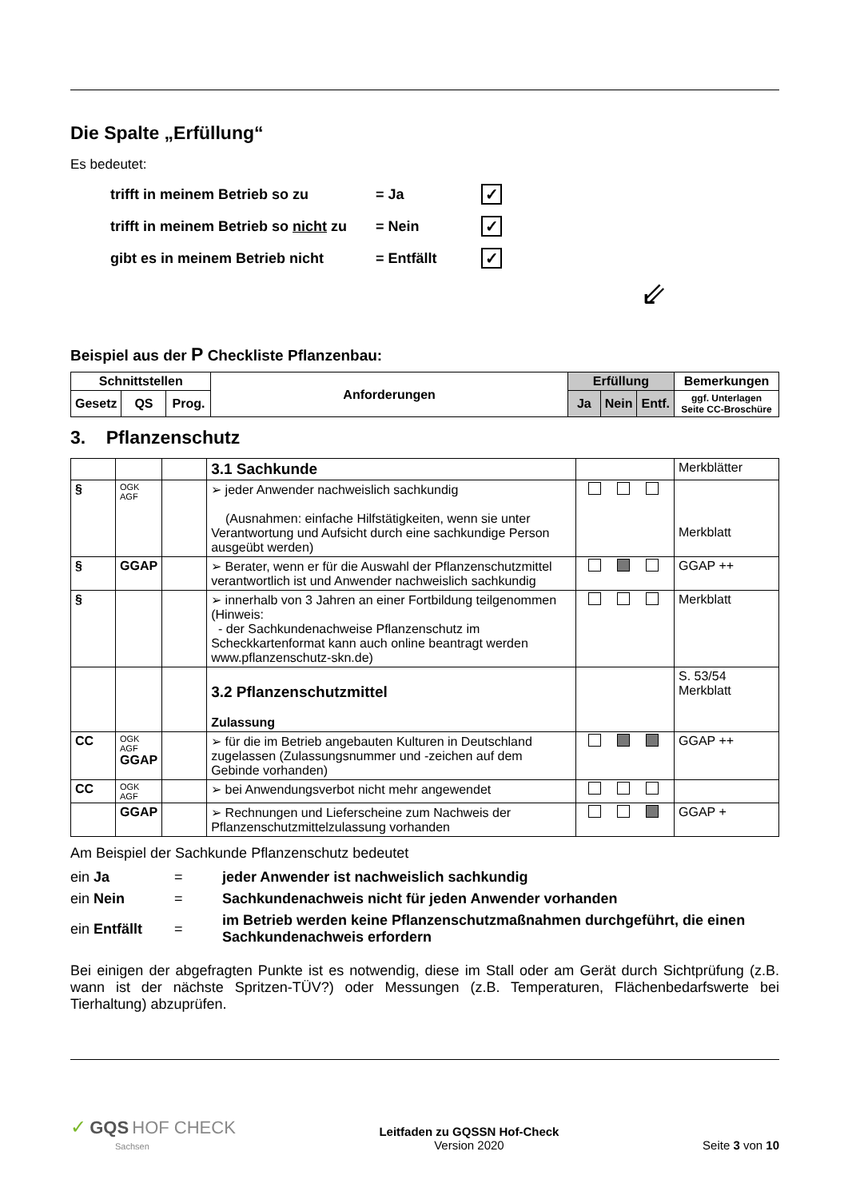Die Spalte „Erfüllung“
Es bedeutet:
| trifft in meinem Betrieb so zu | = Ja | ✓ |
| trifft in meinem Betrieb so nicht zu | = Nein | ✓ |
| gibt es in meinem Betrieb nicht | = Entfällt | ✓ |
⇙
Beispiel aus der P Checkliste Pflanzenbau:
| Schnittstellen | | | Anforderungen | Erfüllung | | | Bemerkungen |
| --- | --- | --- | --- | --- | --- | --- | --- |
| Gesetz | QS | Prog. | | Ja | Nein | Entf. | ggf. Unterlagen Seite CC-Broschüre |
3. Pflanzenschutz
| | | | 3.1 Sachkunde | | Merkblätter |
| § | OGK AGF | | ➢ jeder Anwender nachweislich sachkundig (Ausnahmen: einfache Hilfstätigkeiten, wenn sie unter Verantwortung und Aufsicht durch eine sachkundige Person ausgeübt werden) | | Merkblatt |
| § | GGAP | | ➢ Berater, wenn er für die Auswahl der Pflanzenschutzmittel verantwortlich ist und Anwender nachweislich sachkundig | | GGAP ++ |
| § | | | ➢ innerhalb von 3 Jahren an einer Fortbildung teilgenommen (Hinweis: - der Sachkundenachweise Pflanzenschutz im Scheckkartenformat kann auch online beantragt werden www.pflanzenschutz-skn.de) | | Merkblatt |
| | | | 3.2 Pflanzenschutzmittel Zulassung | | S. 53/54 Merkblatt |
| CC | OGK AGF GGAP | | ➢ für die im Betrieb angebauten Kulturen in Deutschland zugelassen (Zulassungsnummer und -zeichen auf dem Gebinde vorhanden) | | GGAP ++ |
| CC | OGK AGF | | ➢ bei Anwendungsverbot nicht mehr angewendet | | |
| | GGAP | | ➢ Rechnungen und Lieferscheine zum Nachweis der Pflanzenschutzmittelzulassung vorhanden | | GGAP + |
Am Beispiel der Sachkunde Pflanzenschutz bedeutet
| ein Ja | = | jeder Anwender ist nachweislich sachkundig |
| ein Nein | = | Sachkundenachweis nicht für jeden Anwender vorhanden |
| ein Entfällt | = | im Betrieb werden keine Pflanzenschutzmaßnahmen durchgeführt, die einen Sachkundenachweis erfordern |
Bei einigen der abgefragten Punkte ist es notwendig, diese im Stall oder am Gerät durch Sichtprüfung (z.B. wann ist der nächste Spritzen-TÜV?) oder Messungen (z.B. Temperaturen, Flächenbedarfswerte bei Tierhaltung) abzuprüfen.
✓ GQS HOF CHECK
Sachsen
Leitfaden zu GQSSN Hof-Check
Version 2020
Seite 3 von 10